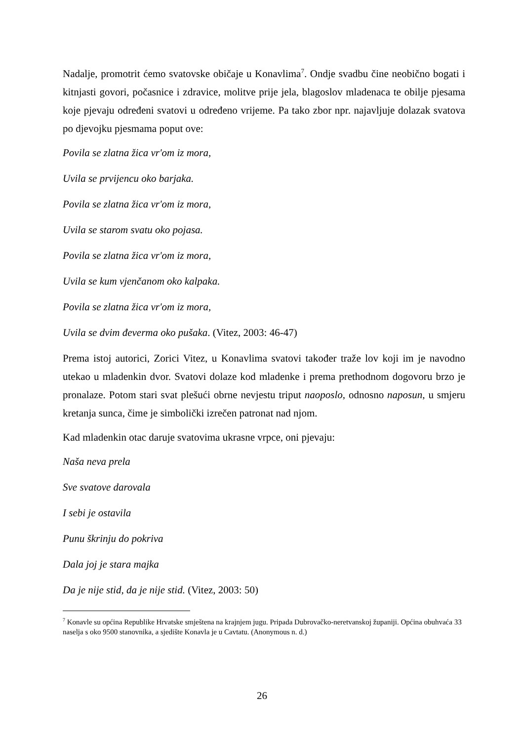Nadalje, promotrit ćemo svatovske običaje u Konavlima<sup>7</sup>. Ondje svadbu čine neobično bogati i kitnjasti govori, počasnice i zdravice, molitve prije jela, blagoslov mladenaca te obilje pjesama koje pjevaju određeni svatovi u određeno vrijeme. Pa tako zbor npr. najavljuje dolazak svatova po djevojku pjesmama poput ove:
Povila se zlatna žica vr'om iz mora,
Uvila se prvijencu oko barjaka.
Povila se zlatna žica vr'om iz mora,
Uvila se starom svatu oko pojasa.
Povila se zlatna žica vr'om iz mora,
Uvila se kum vjenčanom oko kalpaka.
Povila se zlatna žica vr'om iz mora,
Uvila se dvim đeverma oko pušaka. (Vitez, 2003: 46-47)
Prema istoj autorici, Zorici Vitez, u Konavlima svatovi također traže lov koji im je navodno utekao u mladenkin dvor. Svatovi dolaze kod mladenke i prema prethodnom dogovoru brzo je pronalaze. Potom stari svat plešući obrne nevjestu triput naoposlo, odnosno naposun, u smjeru kretanja sunca, čime je simbolički izrečen patronat nad njom.
Kad mladenkin otac daruje svatovima ukrasne vrpce, oni pjevaju:
Naša neva prela
Sve svatove darovala
I sebi je ostavila
Punu škrinju do pokriva
Dala joj je stara majka
Da je nije stid, da je nije stid. (Vitez, 2003: 50)
<sup>7</sup> Konavle su općina Republike Hrvatske smještena na krajnjem jugu. Pripada Dubrovačko-neretvanskoj županiji. Općina obuhvaća 33 naselja s oko 9500 stanovnika, a sjedište Konavla je u Cavtatu. (Anonymous n. d.)
26